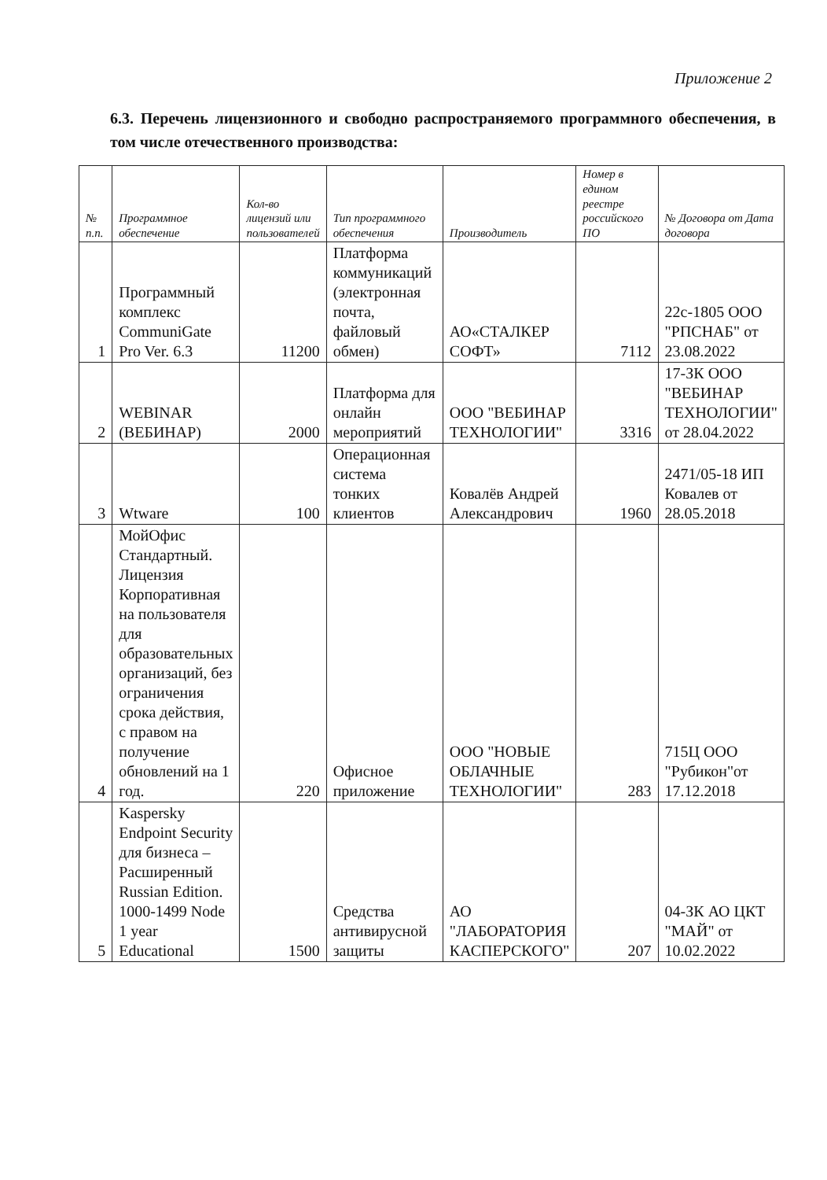Приложение 2
6.3. Перечень лицензионного и свободно распространяемого программного обеспечения, в том числе отечественного производства:
| № п.п. | Программное обеспечение | Кол-во лицензий или пользователей | Тип программного обеспечения | Производитель | Номер в едином реестре российского ПО | № Договора от Дата договора |
| --- | --- | --- | --- | --- | --- | --- |
| 1 | Программный комплекс CommuniGate Pro Ver. 6.3 | 11200 | Платформа коммуникаций (электронная почта, файловый обмен) | АО«СТАЛКЕР СОФТ» | 7112 | 22с-1805 ООО "РПСНАБ" от 23.08.2022 |
| 2 | WEBINAR (ВЕБИНАР) | 2000 | Платформа для онлайн мероприятий | ООО "ВЕБИНАР ТЕХНОЛОГИИ" | 3316 | 17-ЗК ООО "ВЕБИНАР ТЕХНОЛОГИИ" от 28.04.2022 |
| 3 | Wtware | 100 | Операционная система тонких клиентов | Ковалёв Андрей Александрович | 1960 | 2471/05-18 ИП Ковалев от 28.05.2018 |
| 4 | МойОфис Стандартный. Лицензия Корпоративная на пользователя для образовательных организаций, без ограничения срока действия, с правом на получение обновлений на 1 год. | 220 | Офисное приложение | ООО "НОВЫЕ ОБЛАЧНЫЕ ТЕХНОЛОГИИ" | 283 | 715Ц ООО "Рубикон"от 17.12.2018 |
| 5 | Kaspersky Endpoint Security для бизнеса – Расширенный Russian Edition. 1000-1499 Node 1 year Educational | 1500 | Средства антивирусной защиты | АО "ЛАБОРАТОРИЯ КАСПЕРСКОГО" | 207 | 04-ЗК АО ЦКТ "МАЙ" от 10.02.2022 |